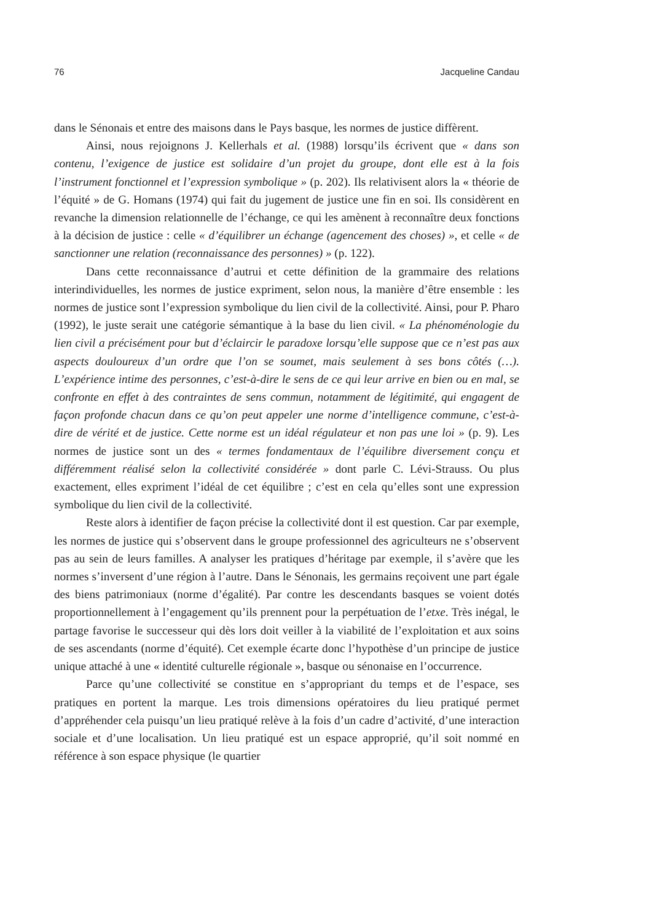76 Jacqueline Candau
dans le Sénonais et entre des maisons dans le Pays basque, les normes de justice diffèrent.
Ainsi, nous rejoignons J. Kellerhals et al. (1988) lorsqu’ils écrivent que « dans son contenu, l’exigence de justice est solidaire d’un projet du groupe, dont elle est à la fois l’instrument fonctionnel et l’expression symbolique » (p. 202). Ils relativisent alors la « théorie de l’équité » de G. Homans (1974) qui fait du jugement de justice une fin en soi. Ils considèrent en revanche la dimension relationnelle de l’échange, ce qui les amènent à reconnaître deux fonctions à la décision de justice : celle « d’équilibrer un échange (agencement des choses) », et celle « de sanctionner une relation (reconnaissance des personnes) » (p. 122).
Dans cette reconnaissance d’autrui et cette définition de la grammaire des relations interindividuelles, les normes de justice expriment, selon nous, la manière d’être ensemble : les normes de justice sont l’expression symbolique du lien civil de la collectivité. Ainsi, pour P. Pharo (1992), le juste serait une catégorie sémantique à la base du lien civil. « La phénoménologie du lien civil a précisément pour but d’éclaircir le paradoxe lorsqu’elle suppose que ce n’est pas aux aspects douloureux d’un ordre que l’on se soumet, mais seulement à ses bons côtés (…). L’expérience intime des personnes, c’est-à-dire le sens de ce qui leur arrive en bien ou en mal, se confronte en effet à des contraintes de sens commun, notamment de légitimité, qui engagent de façon profonde chacun dans ce qu’on peut appeler une norme d’intelligence commune, c’est-à-dire de vérité et de justice. Cette norme est un idéal régulateur et non pas une loi » (p. 9). Les normes de justice sont un des « termes fondamentaux de l’équilibre diversement conçu et différemment réalisé selon la collectivité considérée » dont parle C. Lévi-Strauss. Ou plus exactement, elles expriment l’idéal de cet équilibre ; c’est en cela qu’elles sont une expression symbolique du lien civil de la collectivité.
Reste alors à identifier de façon précise la collectivité dont il est question. Car par exemple, les normes de justice qui s’observent dans le groupe professionnel des agriculteurs ne s’observent pas au sein de leurs familles. A analyser les pratiques d’héritage par exemple, il s’avère que les normes s’inversent d’une région à l’autre. Dans le Sénonais, les germains reçoivent une part égale des biens patrimoniaux (norme d’égalité). Par contre les descendants basques se voient dotés proportionnellement à l’engagement qu’ils prennent pour la perpétuation de l’etxe. Très inégal, le partage favorise le successeur qui dès lors doit veiller à la viabilité de l’exploitation et aux soins de ses ascendants (norme d’équité). Cet exemple écarte donc l’hypothèse d’un principe de justice unique attaché à une « identité culturelle régionale », basque ou sénonaise en l’occurrence.
Parce qu’une collectivité se constitue en s’appropriant du temps et de l’espace, ses pratiques en portent la marque. Les trois dimensions opératoires du lieu pratiqué permet d’appréhender cela puisqu’un lieu pratiqué relève à la fois d’un cadre d’activité, d’une interaction sociale et d’une localisation. Un lieu pratiqué est un espace approprié, qu’il soit nommé en référence à son espace physique (le quartier